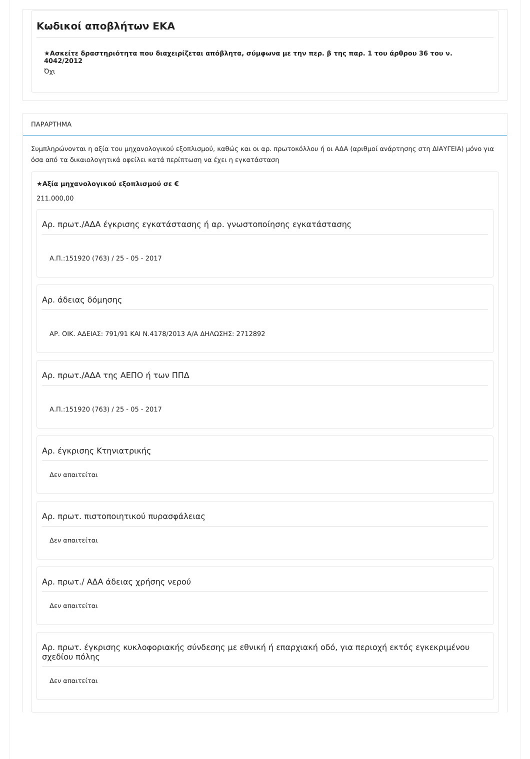Κωδικοί αποβλήτων ΕΚΑ
★Ασκείτε δραστηριότητα που διαχειρίζεται απόβλητα, σύμφωνα με την περ. β της παρ. 1 του άρθρου 36 του ν. 4042/2012
Όχι
ΠΑΡΑΡΤΗΜΑ
Συμπληρώνονται η αξία του μηχανολογικού εξοπλισμού, καθώς και οι αρ. πρωτοκόλλου ή οι ΑΔΑ (αριθμοί ανάρτησης στη ΔΙΑΥΓΕΙΑ) μόνο για όσα από τα δικαιολογητικά οφείλει κατά περίπτωση να έχει η εγκατάσταση
★Αξία μηχανολογικού εξοπλισμού σε €
211.000,00
Αρ. πρωτ./ΑΔΑ έγκρισης εγκατάστασης ή αρ. γνωστοποίησης εγκατάστασης
Α.Π.:151920 (763) / 25 - 05 - 2017
Αρ. άδειας δόμησης
ΑΡ. ΟΙΚ. ΑΔΕΙΑΣ: 791/91 ΚΑΙ Ν.4178/2013 Α/Α ΔΗΛΩΣΗΣ: 2712892
Αρ. πρωτ./ΑΔΑ της ΑΕΠΟ ή των ΠΠΔ
Α.Π.:151920 (763) / 25 - 05 - 2017
Αρ. έγκρισης Κτηνιατρικής
Δεν απαιτείται
Αρ. πρωτ. πιστοποιητικού πυρασφάλειας
Δεν απαιτείται
Αρ. πρωτ./ ΑΔΑ άδειας χρήσης νερού
Δεν απαιτείται
Αρ. πρωτ. έγκρισης κυκλοφοριακής σύνδεσης με εθνική ή επαρχιακή οδό, για περιοχή εκτός εγκεκριμένου σχεδίου πόλης
Δεν απαιτείται